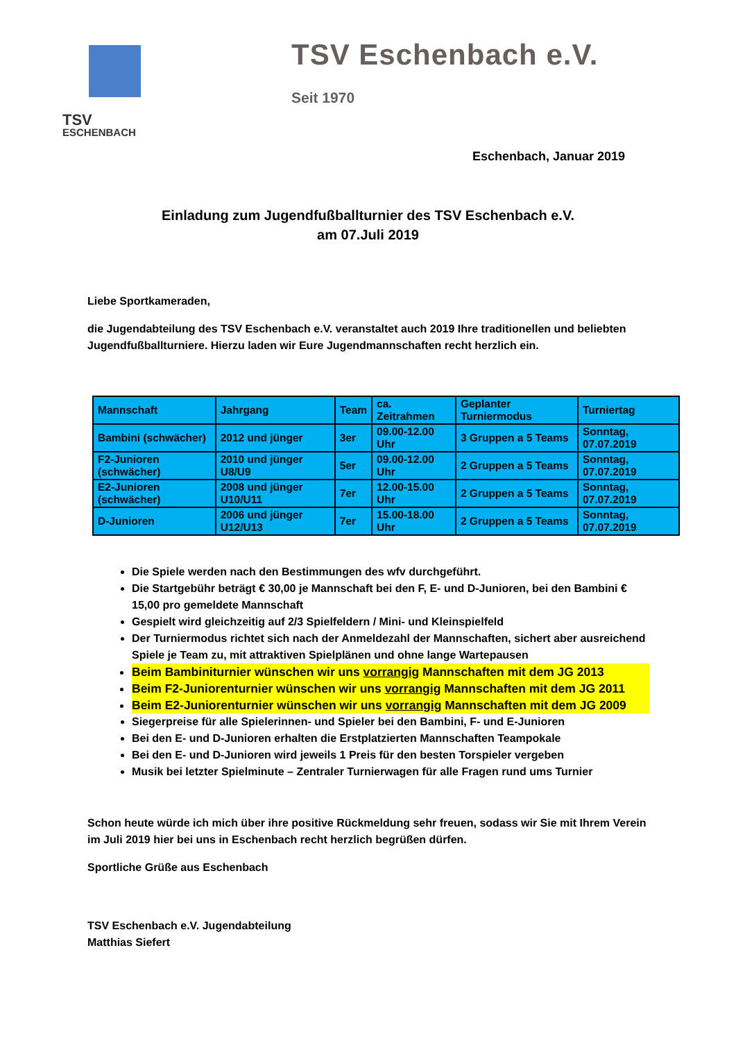TSV
ESCHENBACH
TSV Eschenbach e.V.
Seit 1970
Eschenbach, Januar 2019
Einladung zum Jugendfußballturnier des TSV Eschenbach e.V.
am 07.Juli 2019
Liebe Sportkameraden,
die Jugendabteilung des TSV Eschenbach e.V. veranstaltet auch 2019 Ihre traditionellen und beliebten Jugendfußballturniere. Hierzu laden wir Eure Jugendmannschaften recht herzlich ein.
| Mannschaft | Jahrgang | Team | ca. Zeitrahmen | Geplanter Turniermodus | Turniertag |
| --- | --- | --- | --- | --- | --- |
| Bambini (schwächer) | 2012 und jünger | 3er | 09.00-12.00 Uhr | 3 Gruppen a 5 Teams | Sonntag, 07.07.2019 |
| F2-Junioren (schwächer) | 2010 und jünger U8/U9 | 5er | 09.00-12.00 Uhr | 2 Gruppen a 5 Teams | Sonntag, 07.07.2019 |
| E2-Junioren (schwächer) | 2008 und jünger U10/U11 | 7er | 12.00-15.00 Uhr | 2 Gruppen a 5 Teams | Sonntag, 07.07.2019 |
| D-Junioren | 2006 und jünger U12/U13 | 7er | 15.00-18.00 Uhr | 2 Gruppen a 5 Teams | Sonntag, 07.07.2019 |
Die Spiele werden nach den Bestimmungen des wfv durchgeführt.
Die Startgebühr beträgt € 30,00 je Mannschaft bei den F, E- und D-Junioren, bei den Bambini € 15,00 pro gemeldete Mannschaft
Gespielt wird gleichzeitig auf 2/3 Spielfeldern / Mini- und Kleinspielfeld
Der Turniermodus richtet sich nach der Anmeldezahl der Mannschaften, sichert aber ausreichend Spiele je Team zu, mit attraktiven Spielplänen und ohne lange Wartepausen
Beim Bambiniturnier wünschen wir uns vorrangig Mannschaften mit dem JG 2013
Beim F2-Juniorenturnier wünschen wir uns vorrangig Mannschaften mit dem JG 2011
Beim E2-Juniorenturnier wünschen wir uns vorrangig Mannschaften mit dem JG 2009
Siegerpreise für alle Spielerinnen- und Spieler bei den Bambini, F- und E-Junioren
Bei den E- und D-Junioren erhalten die Erstplatzierten Mannschaften Teampokale
Bei den E- und D-Junioren wird jeweils 1 Preis für den besten Torspieler vergeben
Musik bei letzter Spielminute – Zentraler Turnierwagen für alle Fragen rund ums Turnier
Schon heute würde ich mich über ihre positive Rückmeldung sehr freuen, sodass wir Sie mit Ihrem Verein im Juli 2019 hier bei uns in Eschenbach recht herzlich begrüßen dürfen.
Sportliche Grüße aus Eschenbach
TSV Eschenbach e.V. Jugendabteilung
Matthias Siefert